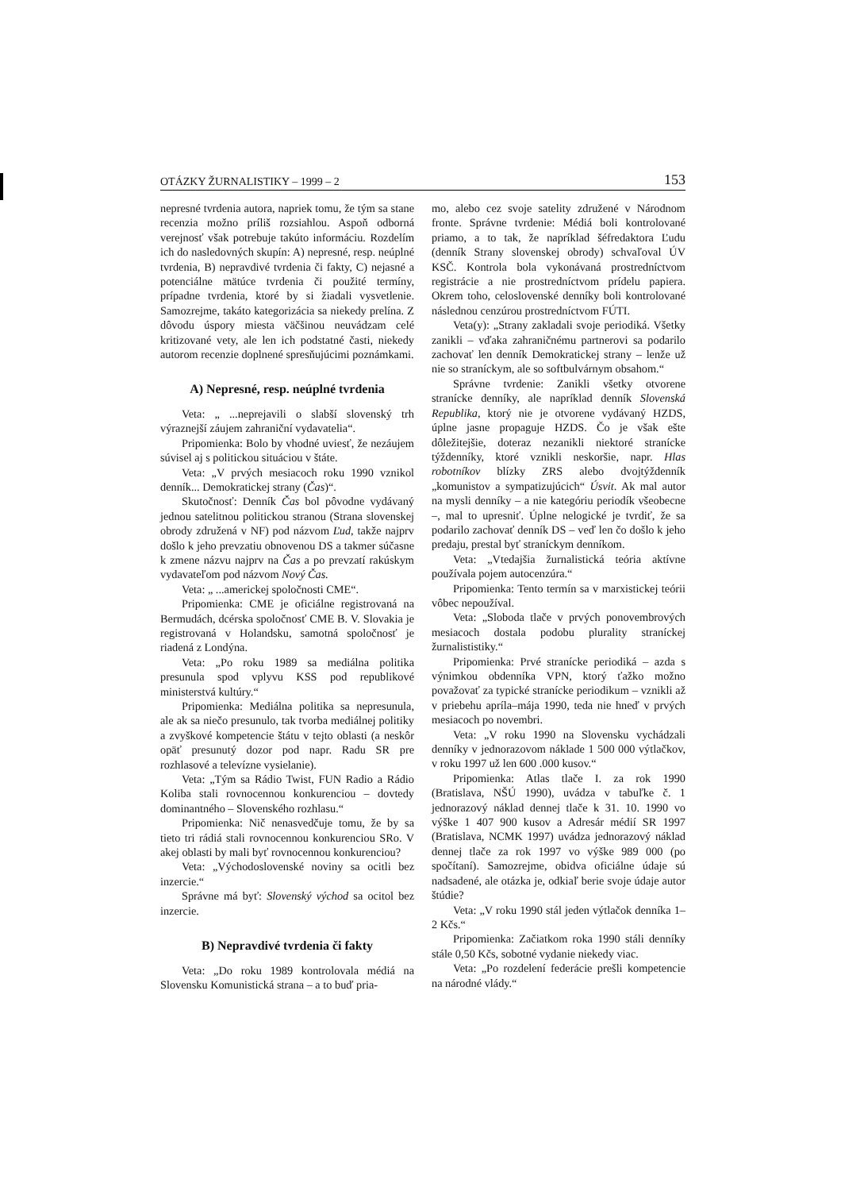OTÁZKY ŽURNALISTIKY – 1999 – 2 153
nepresné tvrdenia autora, napriek tomu, že tým sa stane recenzia možno príliš rozsiahlou. Aspoň odborná verejnosť však potrebuje takúto informáciu. Rozdelím ich do nasledovných skupín: A) nepresné, resp. neúplné tvrdenia, B) nepravdivé tvrdenia či fakty, C) nejasné a potenciálne mätúce tvrdenia či použité termíny, prípadne tvrdenia, ktoré by si žiadali vysvetlenie. Samozrejme, takáto kategorizácia sa niekedy prelína. Z dôvodu úspory miesta väčšinou neuvádzam celé kritizované vety, ale len ich podstatné časti, niekedy autorom recenzie doplnené spresňujúcimi poznámkami.
A) Nepresné, resp. neúplné tvrdenia
Veta: „ ...neprejavili o slabší slovenský trh výraznejší záujem zahraniční vydavatelia“.
Pripomienka: Bolo by vhodné uviesť, že nezáujem súvisel aj s politickou situáciou v štáte.
Veta: „V prvých mesiacoch roku 1990 vznikol denník... Demokratickej strany (Čas)“.
Skutočnosť: Denník Čas bol pôvodne vydávaný jednou satelitnou politickou stranou (Strana slovenskej obrody združená v NF) pod názvom Ľud, takže najprv došlo k jeho prevzatiu obnovenou DS a takmer súčasne k zmene názvu najprv na Čas a po prevzatí rakúskym vydavateľom pod názvom Nový Čas.
Veta: „ ...americkej spoločnosti CME“.
Pripomienka: CME je oficiálne registrovaná na Bermudách, dcérska spoločnosť CME B. V. Slovakia je registrovaná v Holandsku, samotná spoločnosť je riadená z Londýna.
Veta: „Po roku 1989 sa mediálna politika presunula spod vplyvu KSS pod republikové ministerstvá kultúry.“
Pripomienka: Mediálna politika sa nepresunula, ale ak sa niečo presunulo, tak tvorba mediálnej politiky a zvyškové kompetencie štátu v tejto oblasti (a neskôr opäť presunutý dozor pod napr. Radu SR pre rozhlasové a televízne vysielanie).
Veta: „Tým sa Rádio Twist, FUN Radio a Rádio Koliba stali rovnocennou konkurenciou – dovtedy dominantného – Slovenského rozhlasu.“
Pripomienka: Nič nenasvedčuje tomu, že by sa tieto tri rádiá stali rovnocennou konkurenciou SRo. V akej oblasti by mali byť rovnocennou konkurenciou?
Veta: „Východoslovenské noviny sa ocitli bez inzercie.“
Správne má byť: Slovenský východ sa ocitol bez inzercie.
B) Nepravdivé tvrdenia či fakty
Veta: „Do roku 1989 kontrolovala médiá na Slovensku Komunistická strana – a to buď pria-
mo, alebo cez svoje satelity združené v Národnom fronte. Správne tvrdenie: Médiá boli kontrolované priamo, a to tak, že napríklad šéfredaktora Ľudu (denník Strany slovenskej obrody) schvaľoval ÚV KSČ. Kontrola bola vykonávaná prostredníctvom registrácie a nie prostredníctvom prídelu papiera. Okrem toho, celoslovenské denníky boli kontrolované následnou cenzúrou prostredníctvom FÚTI.
Veta(y): „Strany zakladali svoje periodiká. Všetky zanikli – vďaka zahraničnému partnerovi sa podarilo zachovať len denník Demokratickej strany – lenže už nie so straníckym, ale so softbulvárnym obsahom.“
Správne tvrdenie: Zanikli všetky otvorene stranícke denníky, ale napríklad denník Slovenská Republika, ktorý nie je otvorene vydávaný HZDS, úplne jasne propaguje HZDS. Čo je však ešte dôležitejšie, doteraz nezanikli niektoré stranícke týždenníky, ktoré vznikli neskoršie, napr. Hlas robotníkov blízky ZRS alebo dvojtýždenník „komunistov a sympatizujúcich“ Úsvit. Ak mal autor na mysli denníky – a nie kategóriu periodík všeobecne –, mal to upresniť. Úplne nelogické je tvrdiť, že sa podarilo zachovať denník DS – veď len čo došlo k jeho predaju, prestal byť straníckym denníkom.
Veta: „Vtedajšia žurnalistická teória aktívne používala pojem autocenzúra.“
Pripomienka: Tento termín sa v marxistickej teórii vôbec nepoužíval.
Veta: „Sloboda tlače v prvých ponovembrových mesiacoch dostala podobu plurality straníckej žurnalististiky.“
Pripomienka: Prvé stranícke periodiká – azda s výnimkou obdenníka VPN, ktorý ťažko možno považovať za typické stranícke periodikum – vznikli až v priebehu apríla–mája 1990, teda nie hneď v prvých mesiacoch po novembri.
Veta: „V roku 1990 na Slovensku vychádzali denníky v jednorazovom náklade 1 500 000 výtlačkov, v roku 1997 už len 600 .000 kusov.“
Pripomienka: Atlas tlače I. za rok 1990 (Bratislava, NŠÚ 1990), uvádza v tabuľke č. 1 jednorazový náklad dennej tlače k 31. 10. 1990 vo výške 1 407 900 kusov a Adresár médií SR 1997 (Bratislava, NCMK 1997) uvádza jednorazový náklad dennej tlače za rok 1997 vo výške 989 000 (po spočítaní). Samozrejme, obidva oficiálne údaje sú nadsadené, ale otázka je, odkiaľ berie svoje údaje autor štúdie?
Veta: „V roku 1990 stál jeden výtlačok denníka 1–2 Kčs.“
Pripomienka: Začiatkom roka 1990 stáli denníky stále 0,50 Kčs, sobotné vydanie niekedy viac.
Veta: „Po rozdelení federácie prešli kompetencie na národné vlády.“